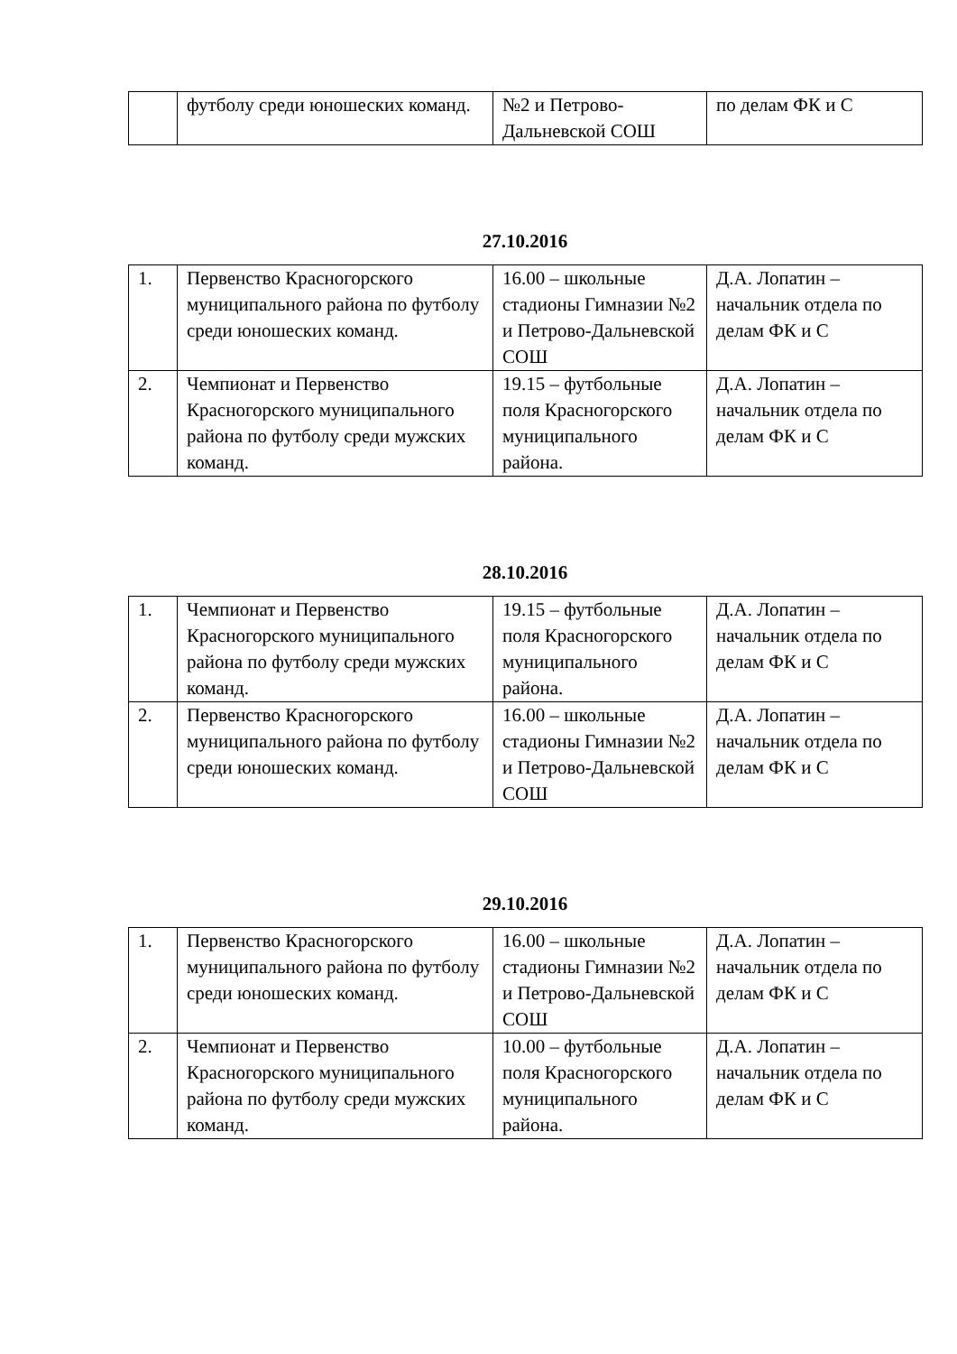| | футболу среди юношеских команд. | №2 и Петрово-Дальневской СОШ | по делам ФК и С |
27.10.2016
| 1. | Первенство Красногорского муниципального района по футболу среди юношеских команд. | 16.00 – школьные стадионы Гимназии №2 и Петрово-Дальневской СОШ | Д.А. Лопатин – начальник отдела по делам ФК и С |
| 2. | Чемпионат и Первенство Красногорского муниципального района по футболу среди мужских команд. | 19.15 – футбольные поля Красногорского муниципального района. | Д.А. Лопатин – начальник отдела по делам ФК и С |
28.10.2016
| 1. | Чемпионат и Первенство Красногорского муниципального района по футболу среди мужских команд. | 19.15 – футбольные поля Красногорского муниципального района. | Д.А. Лопатин – начальник отдела по делам ФК и С |
| 2. | Первенство Красногорского муниципального района по футболу среди юношеских команд. | 16.00 – школьные стадионы Гимназии №2 и Петрово-Дальневской СОШ | Д.А. Лопатин – начальник отдела по делам ФК и С |
29.10.2016
| 1. | Первенство Красногорского муниципального района по футболу среди юношеских команд. | 16.00 – школьные стадионы Гимназии №2 и Петрово-Дальневской СОШ | Д.А. Лопатин – начальник отдела по делам ФК и С |
| 2. | Чемпионат и Первенство Красногорского муниципального района по футболу среди мужских команд. | 10.00 – футбольные поля Красногорского муниципального района. | Д.А. Лопатин – начальник отдела по делам ФК и С |